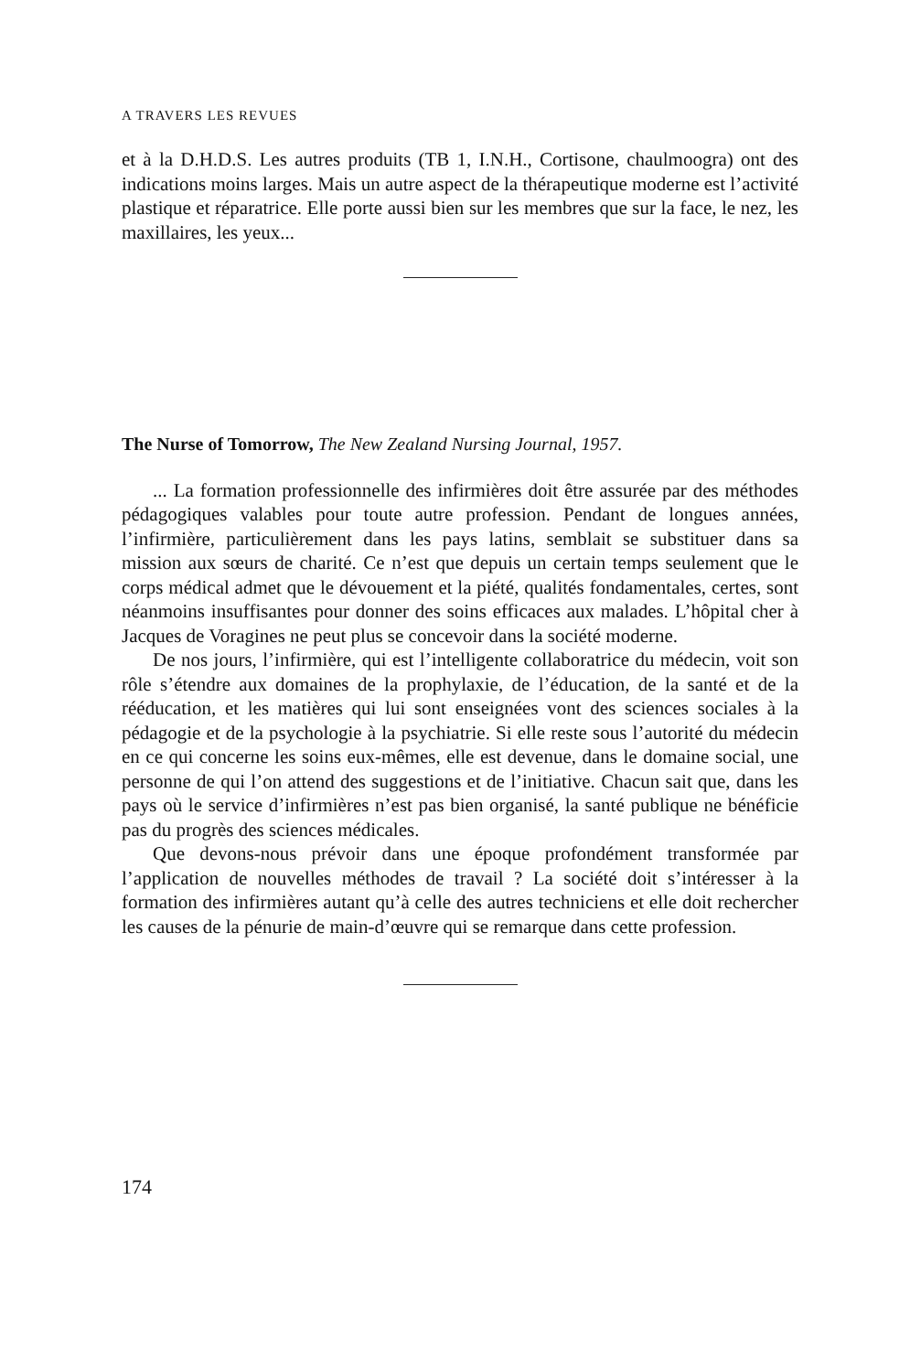A TRAVERS LES REVUES
et à la D.H.D.S. Les autres produits (TB 1, I.N.H., Cortisone, chaulmoogra) ont des indications moins larges. Mais un autre aspect de la thérapeutique moderne est l’activité plastique et réparatrice. Elle porte aussi bien sur les membres que sur la face, le nez, les maxillaires, les yeux...
The Nurse of Tomorrow, The New Zealand Nursing Journal, 1957.
... La formation professionnelle des infirmières doit être assurée par des méthodes pédagogiques valables pour toute autre profession. Pendant de longues années, l’infirmière, particulièrement dans les pays latins, semblait se substituer dans sa mission aux sœurs de charité. Ce n’est que depuis un certain temps seulement que le corps médical admet que le dévouement et la piété, qualités fondamentales, certes, sont néanmoins insuffisantes pour donner des soins efficaces aux malades. L’hôpital cher à Jacques de Voragines ne peut plus se concevoir dans la société moderne.
De nos jours, l’infirmière, qui est l’intelligente collaboratrice du médecin, voit son rôle s’étendre aux domaines de la prophylaxie, de l’éducation, de la santé et de la rééducation, et les matières qui lui sont enseignées vont des sciences sociales à la pédagogie et de la psychologie à la psychiatrie. Si elle reste sous l’autorité du médecin en ce qui concerne les soins eux-mêmes, elle est devenue, dans le domaine social, une personne de qui l’on attend des suggestions et de l’initiative. Chacun sait que, dans les pays où le service d’infirmières n’est pas bien organisé, la santé publique ne bénéficie pas du progrès des sciences médicales.
Que devons-nous prévoir dans une époque profondément transformée par l’application de nouvelles méthodes de travail ? La société doit s’intéresser à la formation des infirmières autant qu’à celle des autres techniciens et elle doit rechercher les causes de la pénurie de main-d’œuvre qui se remarque dans cette profession.
174